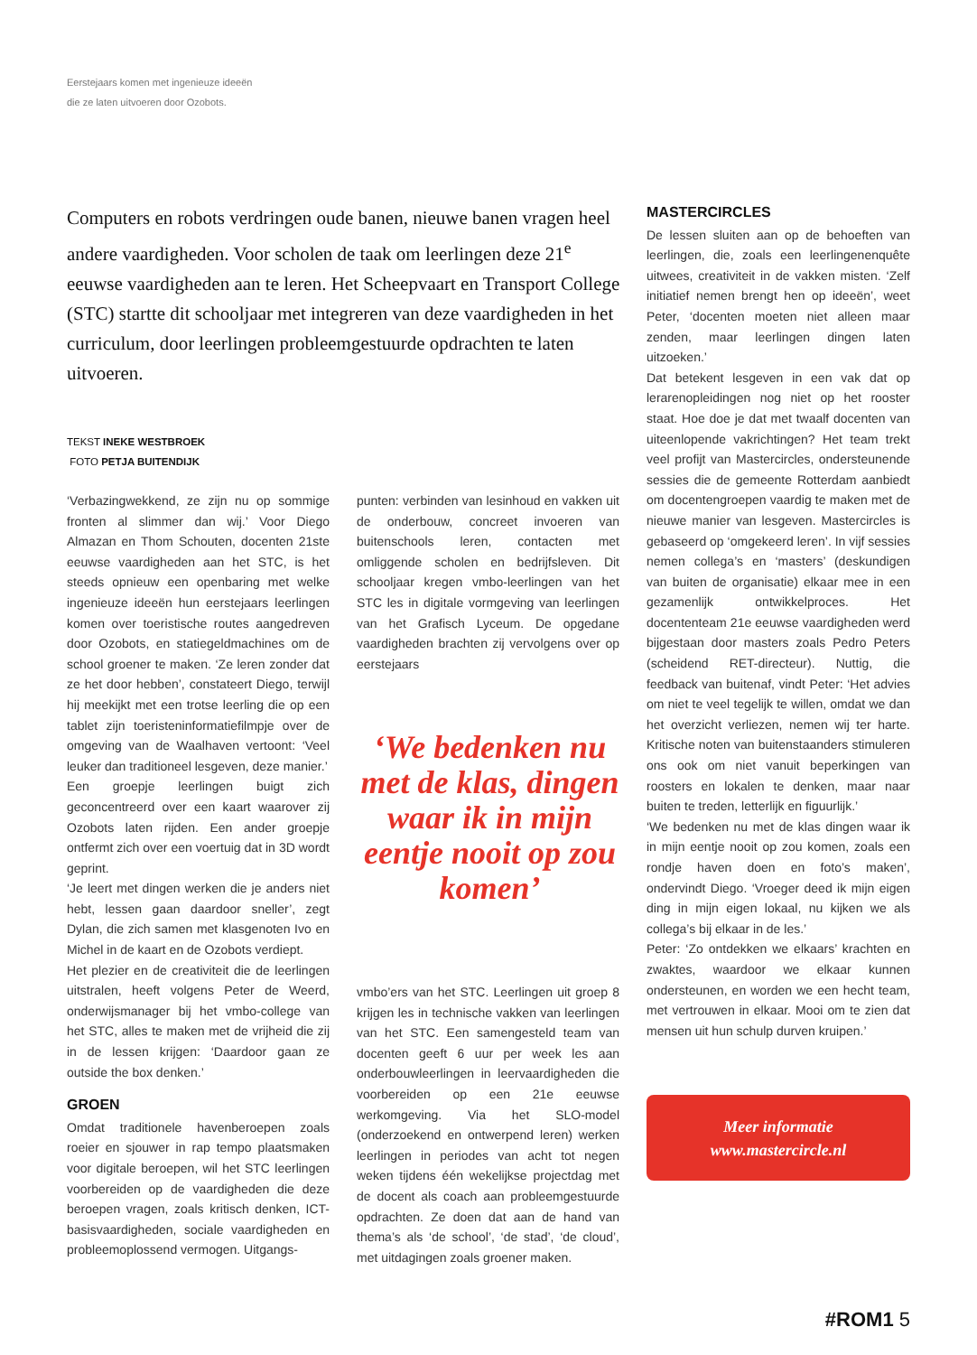Eerstejaars komen met ingenieuze ideeën
die ze laten uitvoeren door Ozobots.
Computers en robots verdringen oude banen, nieuwe banen vragen heel andere vaardigheden. Voor scholen de taak om leerlingen deze 21<sup>e</sup> eeuwse vaardigheden aan te leren. Het Scheepvaart en Transport College (STC) startte dit schooljaar met integreren van deze vaardigheden in het curriculum, door leerlingen probleemgestuurde opdrachten te laten uitvoeren.
TEKST INEKE WESTBROEK
FOTO PETJA BUITENDIJK
‘Verbazingwekkend, ze zijn nu op sommige fronten al slimmer dan wij.’ Voor Diego Almazan en Thom Schouten, docenten 21ste eeuwse vaardigheden aan het STC, is het steeds opnieuw een openbaring met welke ingenieuze ideeën hun eerstejaars leerlingen komen over toeristische routes aangedreven door Ozobots, en statiegeldmachines om de school groener te maken. ‘Ze leren zonder dat ze het door hebben’, constateert Diego, terwijl hij meekijkt met een trotse leerling die op een tablet zijn toeristeninformatiefilmpje over de omgeving van de Waalhaven vertoont: ‘Veel leuker dan traditioneel lesgeven, deze manier.’
Een groepje leerlingen buigt zich geconcentreerd over een kaart waarover zij Ozobots laten rijden. Een ander groepje ontfermt zich over een voertuig dat in 3D wordt geprint.
‘Je leert met dingen werken die je anders niet hebt, lessen gaan daardoor sneller’, zegt Dylan, die zich samen met klasgenoten Ivo en Michel in de kaart en de Ozobots verdiept.
Het plezier en de creativiteit die de leerlingen uitstralen, heeft volgens Peter de Weerd, onderwijsmanager bij het vmbo-college van het STC, alles te maken met de vrijheid die zij in de lessen krijgen: ‘Daardoor gaan ze outside the box denken.’
GROEN
Omdat traditionele havenberoepen zoals roeier en sjouwer in rap tempo plaatsmaken voor digitale beroepen, wil het STC leerlingen voorbereiden op de vaardigheden die deze beroepen vragen, zoals kritisch denken, ICT-basisvaardigheden, sociale vaardigheden en probleemoplossend vermogen. Uitgangs-
punten: verbinden van lesinhoud en vakken uit de onderbouw, concreet invoeren van buitenschools leren, contacten met omliggende scholen en bedrijfsleven. Dit schooljaar kregen vmbo-leerlingen van het STC les in digitale vormgeving van leerlingen van het Grafisch Lyceum. De opgedane vaardigheden brachten zij vervolgens over op eerstejaars
‘We bedenken nu met de klas, dingen waar ik in mijn eentje nooit op zou komen’
vmbo’ers van het STC. Leerlingen uit groep 8 krijgen les in technische vakken van leerlingen van het STC. Een samengesteld team van docenten geeft 6 uur per week les aan onderbouwleerlingen in leervaardigheden die voorbereiden op een 21e eeuwse werkomgeving. Via het SLO-model (onderzoekend en ontwerpend leren) werken leerlingen in periodes van acht tot negen weken tijdens één wekelijkse projectdag met de docent als coach aan probleemgestuurde opdrachten. Ze doen dat aan de hand van thema’s als ‘de school’, ‘de stad’, ‘de cloud’, met uitdagingen zoals groener maken.
MASTERCIRCLES
De lessen sluiten aan op de behoeften van leerlingen, die, zoals een leerlingenenquête uitwees, creativiteit in de vakken misten. ‘Zelf initiatief nemen brengt hen op ideeën’, weet Peter, ‘docenten moeten niet alleen maar zenden, maar leerlingen dingen laten uitzoeken.’
Dat betekent lesgeven in een vak dat op lerarenopleidingen nog niet op het rooster staat. Hoe doe je dat met twaalf docenten van uiteenlopende vakrichtingen? Het team trekt veel profijt van Mastercircles, ondersteunende sessies die de gemeente Rotterdam aanbiedt om docentengroepen vaardig te maken met de nieuwe manier van lesgeven. Mastercircles is gebaseerd op ‘omgekeerd leren’. In vijf sessies nemen collega’s en ‘masters’ (deskundigen van buiten de organisatie) elkaar mee in een gezamenlijk ontwikkelproces. Het docententeam 21e eeuwse vaardigheden werd bijgestaan door masters zoals Pedro Peters (scheidend RET-directeur). Nuttig, die feedback van buitenaf, vindt Peter: ‘Het advies om niet te veel tegelijk te willen, omdat we dan het overzicht verliezen, nemen wij ter harte. Kritische noten van buitenstaanders stimuleren ons ook om niet vanuit beperkingen van roosters en lokalen te denken, maar naar buiten te treden, letterlijk en figuurlijk.’
‘We bedenken nu met de klas dingen waar ik in mijn eentje nooit op zou komen, zoals een rondje haven doen en foto’s maken’, ondervindt Diego. ‘Vroeger deed ik mijn eigen ding in mijn eigen lokaal, nu kijken we als collega’s bij elkaar in de les.’
Peter: ‘Zo ontdekken we elkaars’ krachten en zwaktes, waardoor we elkaar kunnen ondersteunen, en worden we een hecht team, met vertrouwen in elkaar. Mooi om te zien dat mensen uit hun schulp durven kruipen.’
Meer informatie
www.mastercircle.nl
#ROM1 5